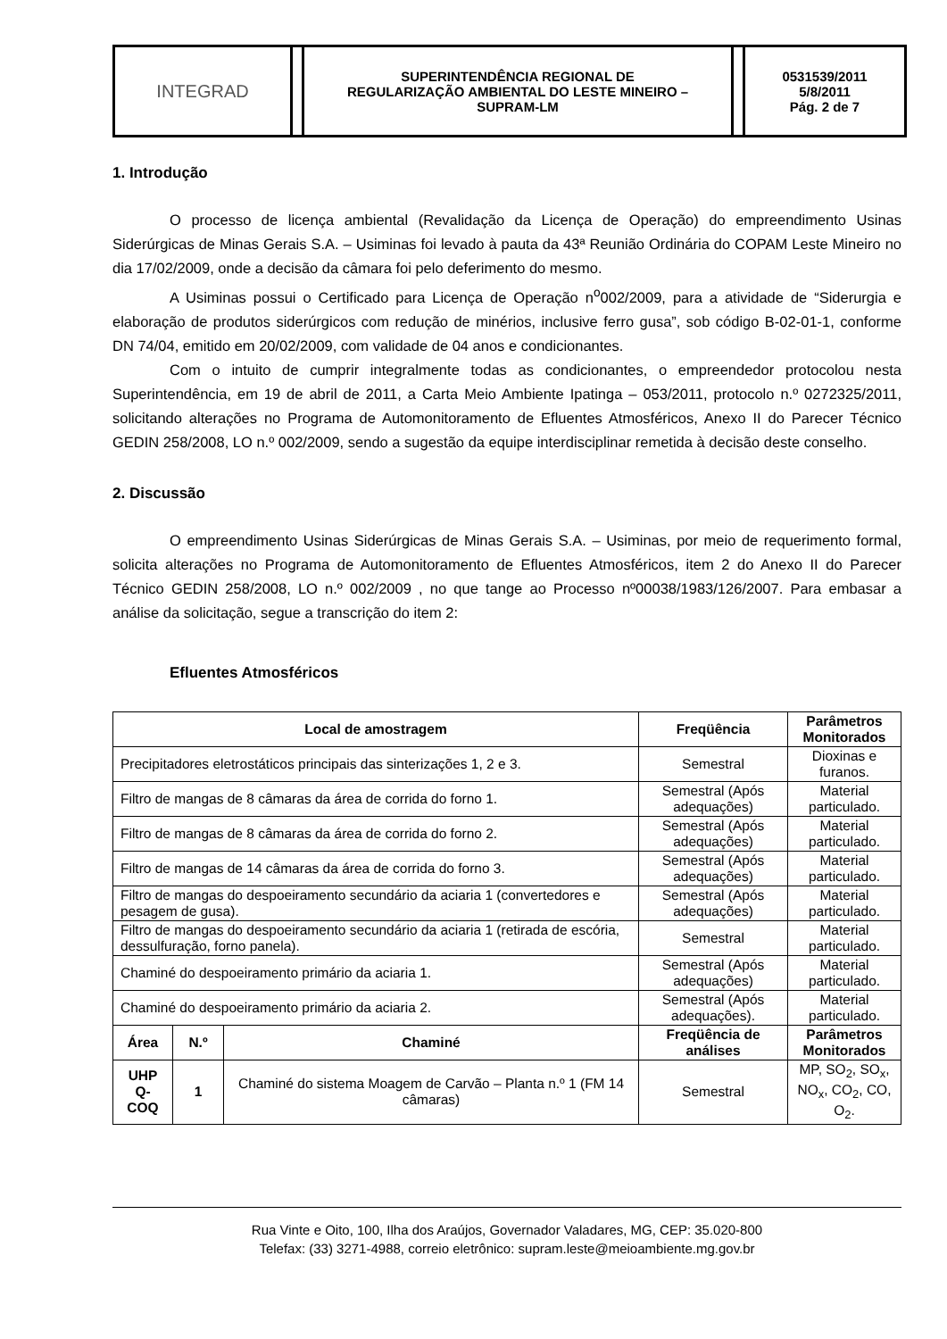INTEGRAD
SUPERINTENDÊNCIA REGIONAL DE
REGULARIZAÇÃO AMBIENTAL DO LESTE MINEIRO –
SUPRAM-LM
0531539/2011
5/8/2011
Pág. 2 de 7
1. Introdução
O processo de licença ambiental (Revalidação da Licença de Operação) do empreendimento Usinas Siderúrgicas de Minas Gerais S.A. – Usiminas foi levado à pauta da 43ª Reunião Ordinária do COPAM Leste Mineiro no dia 17/02/2009, onde a decisão da câmara foi pelo deferimento do mesmo.
A Usiminas possui o Certificado para Licença de Operação n<sup>o</sup>002/2009, para a atividade de “Siderurgia e elaboração de produtos siderúrgicos com redução de minérios, inclusive ferro gusa”, sob código B-02-01-1, conforme DN 74/04, emitido em 20/02/2009, com validade de 04 anos e condicionantes.
Com o intuito de cumprir integralmente todas as condicionantes, o empreendedor protocolou nesta Superintendência, em 19 de abril de 2011, a Carta Meio Ambiente Ipatinga – 053/2011, protocolo n.º 0272325/2011, solicitando alterações no Programa de Automonitoramento de Efluentes Atmosféricos, Anexo II do Parecer Técnico GEDIN 258/2008, LO n.º 002/2009, sendo a sugestão da equipe interdisciplinar remetida à decisão deste conselho.
2. Discussão
O empreendimento Usinas Siderúrgicas de Minas Gerais S.A. – Usiminas, por meio de requerimento formal, solicita alterações no Programa de Automonitoramento de Efluentes Atmosféricos, item 2 do Anexo II do Parecer Técnico GEDIN 258/2008, LO n.º 002/2009 , no que tange ao Processo nº00038/1983/126/2007. Para embasar a análise da solicitação, segue a transcrição do item 2:
Efluentes Atmosféricos
| Local de amostragem | | | Freqüência | Parâmetros Monitorados |
| --- | --- | --- | --- | --- |
| Precipitadores eletrostáticos principais das sinterizações 1, 2 e 3. | | | Semestral | Dioxinas e furanos. |
| Filtro de mangas de 8 câmaras da área de corrida do forno 1. | | | Semestral (Após adequações) | Material particulado. |
| Filtro de mangas de 8 câmaras da área de corrida do forno 2. | | | Semestral (Após adequações) | Material particulado. |
| Filtro de mangas de 14 câmaras da área de corrida do forno 3. | | | Semestral (Após adequações) | Material particulado. |
| Filtro de mangas do despoeiramento secundário da aciaria 1 (convertedores e pesagem de gusa). | | | Semestral (Após adequações) | Material particulado. |
| Filtro de mangas do despoeiramento secundário da aciaria 1 (retirada de escória, dessulfuração, forno panela). | | | Semestral | Material particulado. |
| Chaminé do despoeiramento primário da aciaria 1. | | | Semestral (Após adequações) | Material particulado. |
| Chaminé do despoeiramento primário da aciaria 2. | | | Semestral (Após adequações). | Material particulado. |
| Área | N.º | Chaminé | Freqüência de análises | Parâmetros Monitorados |
| UHP Q-COQ | 1 | Chaminé do sistema Moagem de Carvão – Planta n.º 1 (FM 14 câmaras) | Semestral | MP, SO<sub>2</sub>, SO<sub>x</sub>, NO<sub>x</sub>, CO<sub>2</sub>, CO, O<sub>2</sub>. |
Rua Vinte e Oito, 100, Ilha dos Araújos, Governador Valadares, MG, CEP: 35.020-800
Telefax: (33) 3271-4988, correio eletrônico: supram.leste@meioambiente.mg.gov.br